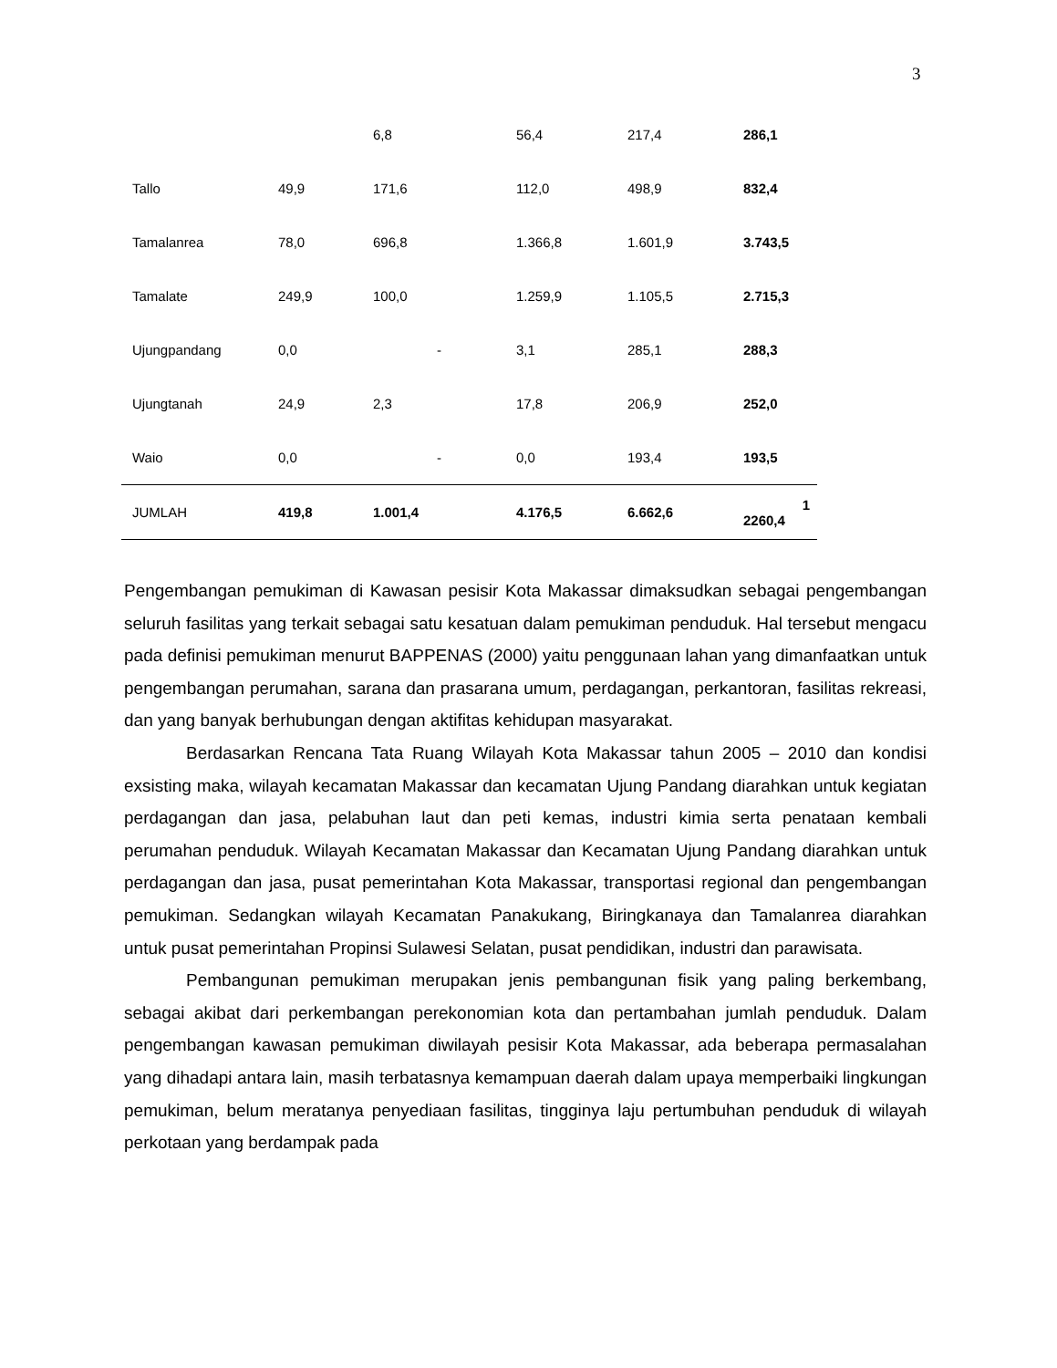3
| | | 6,8 | 56,4 | 217,4 | 286,1 |
| Tallo | 49,9 | 171,6 | 112,0 | 498,9 | 832,4 |
| Tamalanrea | 78,0 | 696,8 | 1.366,8 | 1.601,9 | 3.743,5 |
| Tamalate | 249,9 | 100,0 | 1.259,9 | 1.105,5 | 2.715,3 |
| Ujungpandang | 0,0 | - | 3,1 | 285,1 | 288,3 |
| Ujungtanah | 24,9 | 2,3 | 17,8 | 206,9 | 252,0 |
| Waio | 0,0 | - | 0,0 | 193,4 | 193,5 |
| JUMLAH | 419,8 | 1.001,4 | 4.176,5 | 6.662,6 | 1 2260,4 |
Pengembangan pemukiman di Kawasan pesisir Kota Makassar dimaksudkan sebagai pengembangan seluruh fasilitas yang terkait sebagai satu kesatuan dalam pemukiman penduduk. Hal tersebut mengacu pada definisi pemukiman menurut BAPPENAS (2000) yaitu penggunaan lahan yang dimanfaatkan untuk pengembangan perumahan, sarana dan prasarana umum, perdagangan, perkantoran, fasilitas rekreasi, dan yang banyak berhubungan dengan aktifitas kehidupan masyarakat.
Berdasarkan Rencana Tata Ruang Wilayah Kota Makassar tahun 2005 – 2010 dan kondisi exsisting maka, wilayah kecamatan Makassar dan kecamatan Ujung Pandang diarahkan untuk kegiatan perdagangan dan jasa, pelabuhan laut dan peti kemas, industri kimia serta penataan kembali perumahan penduduk. Wilayah Kecamatan Makassar dan Kecamatan Ujung Pandang diarahkan untuk perdagangan dan jasa, pusat pemerintahan Kota Makassar, transportasi regional dan pengembangan pemukiman. Sedangkan wilayah Kecamatan Panakukang, Biringkanaya dan Tamalanrea diarahkan untuk pusat pemerintahan Propinsi Sulawesi Selatan, pusat pendidikan, industri dan parawisata.
Pembangunan pemukiman merupakan jenis pembangunan fisik yang paling berkembang, sebagai akibat dari perkembangan perekonomian kota dan pertambahan jumlah penduduk. Dalam pengembangan kawasan pemukiman diwilayah pesisir Kota Makassar, ada beberapa permasalahan yang dihadapi antara lain, masih terbatasnya kemampuan daerah dalam upaya memperbaiki lingkungan pemukiman, belum meratanya penyediaan fasilitas, tingginya laju pertumbuhan penduduk di wilayah perkotaan yang berdampak pada